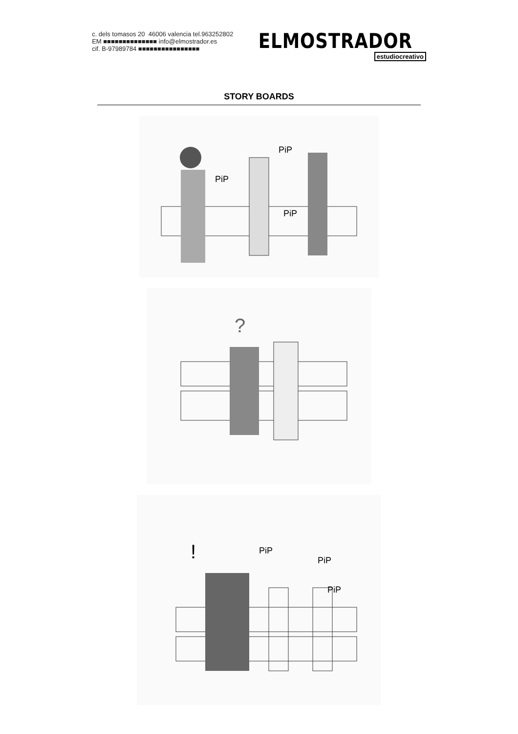c. dels tomasos 20 46006 valencia tel.963252802
EM ■■■■■■■■■■■■■■ info@elmostrador.es
cif. B-97989784 ■■■■■■■■■■■■■■■■
ELMOSTRADOR
estudiocreativo
STORY BOARDS
PiP
PiP
PiP
?
!
PiP
PiP
PiP